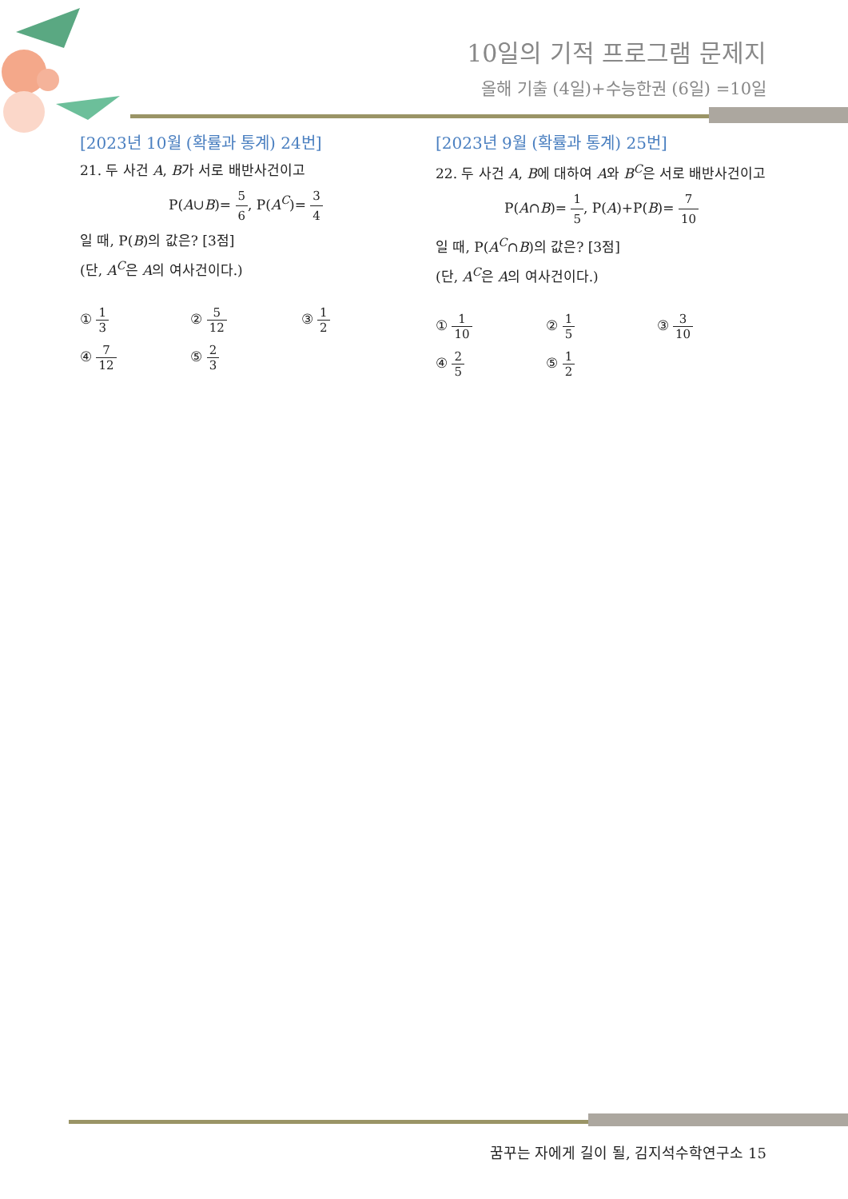10일의 기적 프로그램 문제지
올해 기출 (4일)+수능한권 (6일) =10일
[2023년 10월 (확률과 통계) 24번]
21. 두 사건 A, B가 서로 배반사건이고
P(A∪B)= 5 6, P(A<sup>C</sup>)= 3 4
일 때, P(B)의 값은? [3점]
(단, A<sup>C</sup>은 A의 여사건이다.)
① 1 3
② 5 12
③ 1 2
④ 7 12
⑤ 2 3
[2023년 9월 (확률과 통계) 25번]
22. 두 사건 A, B에 대하여 A와 B<sup>C</sup>은 서로 배반사건이고
P(A∩B)= 1 5, P(A)+P(B)= 7 10
일 때, P(A<sup>C</sup>∩B)의 값은? [3점]
(단, A<sup>C</sup>은 A의 여사건이다.)
① 1 10
② 1 5
③ 3 10
④ 2 5
⑤ 1 2
꿈꾸는 자에게 길이 될, 김지석수학연구소 15